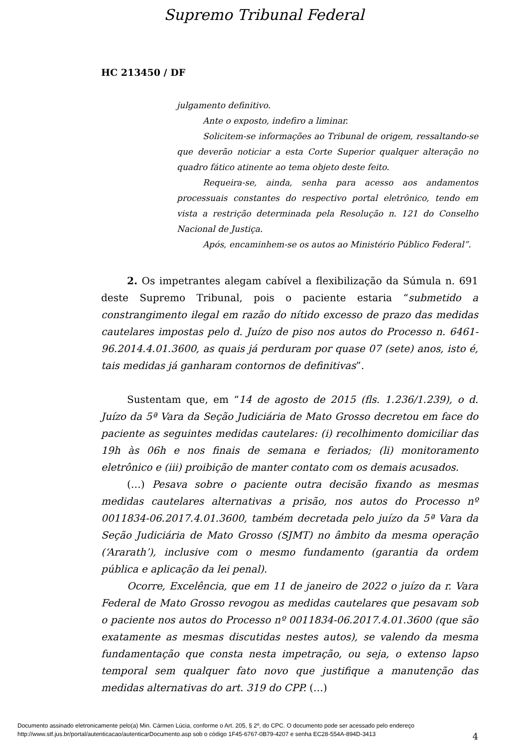Supremo Tribunal Federal
HC 213450 / DF
julgamento definitivo.
Ante o exposto, indefiro a liminar.
Solicitem-se informações ao Tribunal de origem, ressaltando-se que deverão noticiar a esta Corte Superior qualquer alteração no quadro fático atinente ao tema objeto deste feito.
Requeira-se, ainda, senha para acesso aos andamentos processuais constantes do respectivo portal eletrônico, tendo em vista a restrição determinada pela Resolução n. 121 do Conselho Nacional de Justiça.
Após, encaminhem-se os autos ao Ministério Público Federal”.
2. Os impetrantes alegam cabível a flexibilização da Súmula n. 691 deste Supremo Tribunal, pois o paciente estaria “submetido a constrangimento ilegal em razão do nítido excesso de prazo das medidas cautelares impostas pelo d. Juízo de piso nos autos do Processo n. 6461-96.2014.4.01.3600, as quais já perduram por quase 07 (sete) anos, isto é, tais medidas já ganharam contornos de definitivas”.
Sustentam que, em “14 de agosto de 2015 (fls. 1.236/1.239), o d. Juízo da 5ª Vara da Seção Judiciária de Mato Grosso decretou em face do paciente as seguintes medidas cautelares: (i) recolhimento domiciliar das 19h às 06h e nos finais de semana e feriados; (li) monitoramento eletrônico e (iii) proibição de manter contato com os demais acusados.
(…) Pesava sobre o paciente outra decisão fixando as mesmas medidas cautelares alternativas a prisão, nos autos do Processo nº 0011834-06.2017.4.01.3600, também decretada pelo juízo da 5ª Vara da Seção Judiciária de Mato Grosso (SJMT) no âmbito da mesma operação (‘Ararath’), inclusive com o mesmo fundamento (garantia da ordem pública e aplicação da lei penal).
Ocorre, Excelência, que em 11 de janeiro de 2022 o juízo da r. Vara Federal de Mato Grosso revogou as medidas cautelares que pesavam sob o paciente nos autos do Processo nº 0011834-06.2017.4.01.3600 (que são exatamente as mesmas discutidas nestes autos), se valendo da mesma fundamentação que consta nesta impetração, ou seja, o extenso lapso temporal sem qualquer fato novo que justifique a manutenção das medidas alternativas do art. 319 do CPP. (…)
4
Documento assinado eletronicamente pelo(a) Min. Cármen Lúcia, conforme o Art. 205, § 2º, do CPC. O documento pode ser acessado pelo endereço
http://www.stf.jus.br/portal/autenticacao/autenticarDocumento.asp sob o código 1F45-6767-0B79-4207 e senha EC28-554A-894D-3413